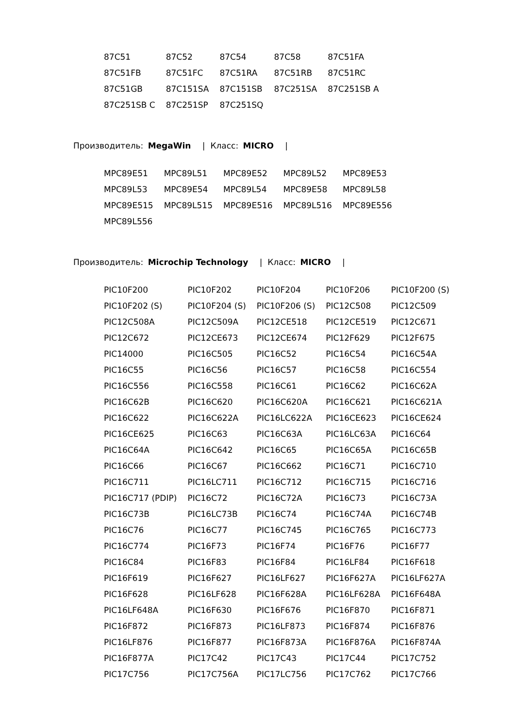| 87C51 | 87C52 | 87C54 | 87C58 | 87C51FA |
| 87C51FB | 87C51FC | 87C51RA | 87C51RB | 87C51RC |
| 87C51GB | 87C151SA | 87C151SB | 87C251SA | 87C251SB A |
| 87C251SB C | 87C251SP | 87C251SQ | | |
Производитель: MegaWin | Класс: MICRO |
| MPC89E51 | MPC89L51 | MPC89E52 | MPC89L52 | MPC89E53 |
| MPC89L53 | MPC89E54 | MPC89L54 | MPC89E58 | MPC89L58 |
| MPC89E515 | MPC89L515 | MPC89E516 | MPC89L516 | MPC89E556 |
| MPC89L556 | | | | |
Производитель: Microchip Technology | Класс: MICRO |
| PIC10F200 | PIC10F202 | PIC10F204 | PIC10F206 | PIC10F200 (S) |
| PIC10F202 (S) | PIC10F204 (S) | PIC10F206 (S) | PIC12C508 | PIC12C509 |
| PIC12C508A | PIC12C509A | PIC12CE518 | PIC12CE519 | PIC12C671 |
| PIC12C672 | PIC12CE673 | PIC12CE674 | PIC12F629 | PIC12F675 |
| PIC14000 | PIC16C505 | PIC16C52 | PIC16C54 | PIC16C54A |
| PIC16C55 | PIC16C56 | PIC16C57 | PIC16C58 | PIC16C554 |
| PIC16C556 | PIC16C558 | PIC16C61 | PIC16C62 | PIC16C62A |
| PIC16C62B | PIC16C620 | PIC16C620A | PIC16C621 | PIC16C621A |
| PIC16C622 | PIC16C622A | PIC16LC622A | PIC16CE623 | PIC16CE624 |
| PIC16CE625 | PIC16C63 | PIC16C63A | PIC16LC63A | PIC16C64 |
| PIC16C64A | PIC16C642 | PIC16C65 | PIC16C65A | PIC16C65B |
| PIC16C66 | PIC16C67 | PIC16C662 | PIC16C71 | PIC16C710 |
| PIC16C711 | PIC16LC711 | PIC16C712 | PIC16C715 | PIC16C716 |
| PIC16C717 (PDIP) | PIC16C72 | PIC16C72A | PIC16C73 | PIC16C73A |
| PIC16C73B | PIC16LC73B | PIC16C74 | PIC16C74A | PIC16C74B |
| PIC16C76 | PIC16C77 | PIC16C745 | PIC16C765 | PIC16C773 |
| PIC16C774 | PIC16F73 | PIC16F74 | PIC16F76 | PIC16F77 |
| PIC16C84 | PIC16F83 | PIC16F84 | PIC16LF84 | PIC16F618 |
| PIC16F619 | PIC16F627 | PIC16LF627 | PIC16F627A | PIC16LF627A |
| PIC16F628 | PIC16LF628 | PIC16F628A | PIC16LF628A | PIC16F648A |
| PIC16LF648A | PIC16F630 | PIC16F676 | PIC16F870 | PIC16F871 |
| PIC16F872 | PIC16F873 | PIC16LF873 | PIC16F874 | PIC16F876 |
| PIC16LF876 | PIC16F877 | PIC16F873A | PIC16F876A | PIC16F874A |
| PIC16F877A | PIC17C42 | PIC17C43 | PIC17C44 | PIC17C752 |
| PIC17C756 | PIC17C756A | PIC17LC756 | PIC17C762 | PIC17C766 |